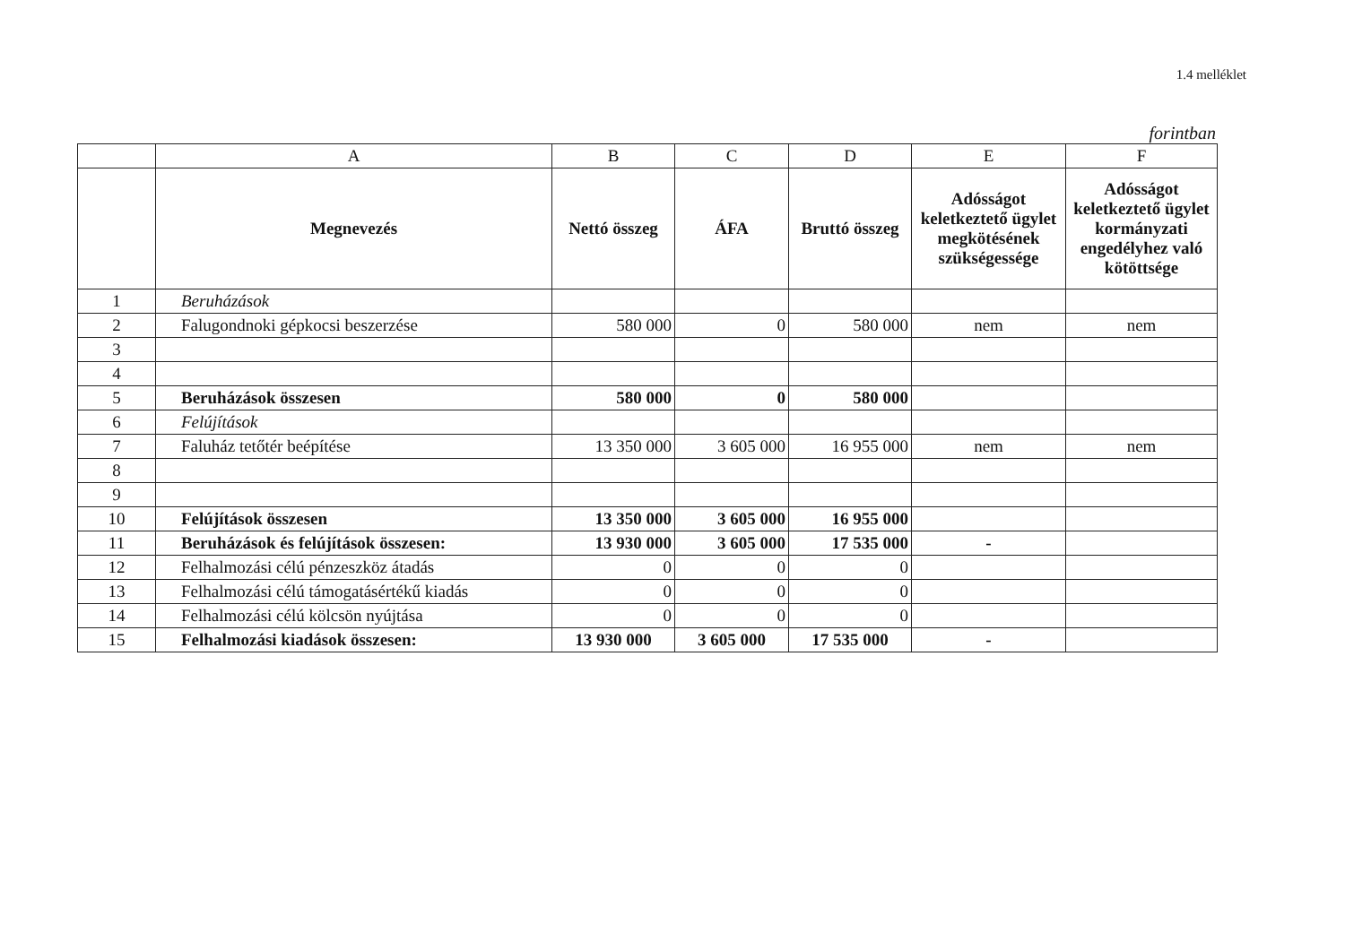1.4 melléklet
forintban
| | A | B | C | D | E | F |
| --- | --- | --- | --- | --- | --- | --- |
| | Megnevezés | Nettó összeg | ÁFA | Bruttó összeg | Adósságot keletkeztető ügylet megkötésének szükségessége | Adósságot keletkeztető ügylet kormányzati engedélyhez való kötöttsége |
| 1 | Beruházások | | | | | |
| 2 | Falugondnoki gépkocsi beszerzése | 580 000 | 0 | 580 000 | nem | nem |
| 3 | | | | | | |
| 4 | | | | | | |
| 5 | Beruházások összesen | 580 000 | 0 | 580 000 | | |
| 6 | Felújítások | | | | | |
| 7 | Faluház tetőtér beépítése | 13 350 000 | 3 605 000 | 16 955 000 | nem | nem |
| 8 | | | | | | |
| 9 | | | | | | |
| 10 | Felújítások összesen | 13 350 000 | 3 605 000 | 16 955 000 | | |
| 11 | Beruházások és felújítások összesen: | 13 930 000 | 3 605 000 | 17 535 000 | - | |
| 12 | Felhalmozási célú pénzeszköz átadás | 0 | 0 | 0 | | |
| 13 | Felhalmozási célú támogatásértékű kiadás | 0 | 0 | 0 | | |
| 14 | Felhalmozási célú kölcsön nyújtása | 0 | 0 | 0 | | |
| 15 | Felhalmozási kiadások összesen: | 13 930 000 | 3 605 000 | 17 535 000 | - | |